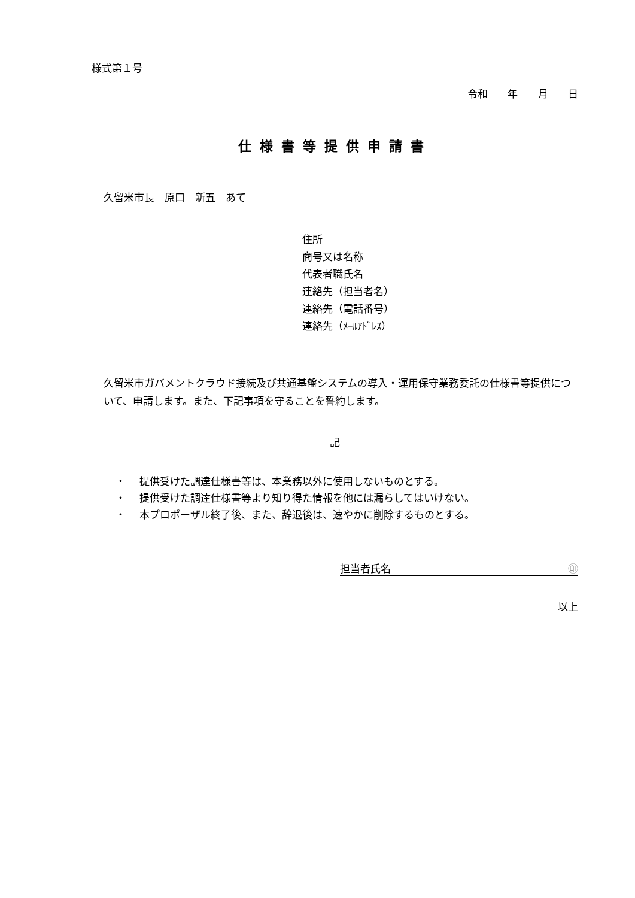様式第１号
令和 年 月 日
仕様書等提供申請書
久留米市長　原口　新五　あて
住所
商号又は名称
代表者職氏名
連絡先（担当者名）
連絡先（電話番号）
連絡先（ﾒｰﾙｱﾄﾞﾚｽ）
久留米市ガバメントクラウド接続及び共通基盤システムの導入・運用保守業務委託の仕様書等提供について、申請します。また、下記事項を守ることを誓約します。
記
・ 提供受けた調達仕様書等は、本業務以外に使用しないものとする。
・ 提供受けた調達仕様書等より知り得た情報を他には漏らしてはいけない。
・ 本プロポーザル終了後、また、辞退後は、速やかに削除するものとする。
担当者氏名 ㊞
以上